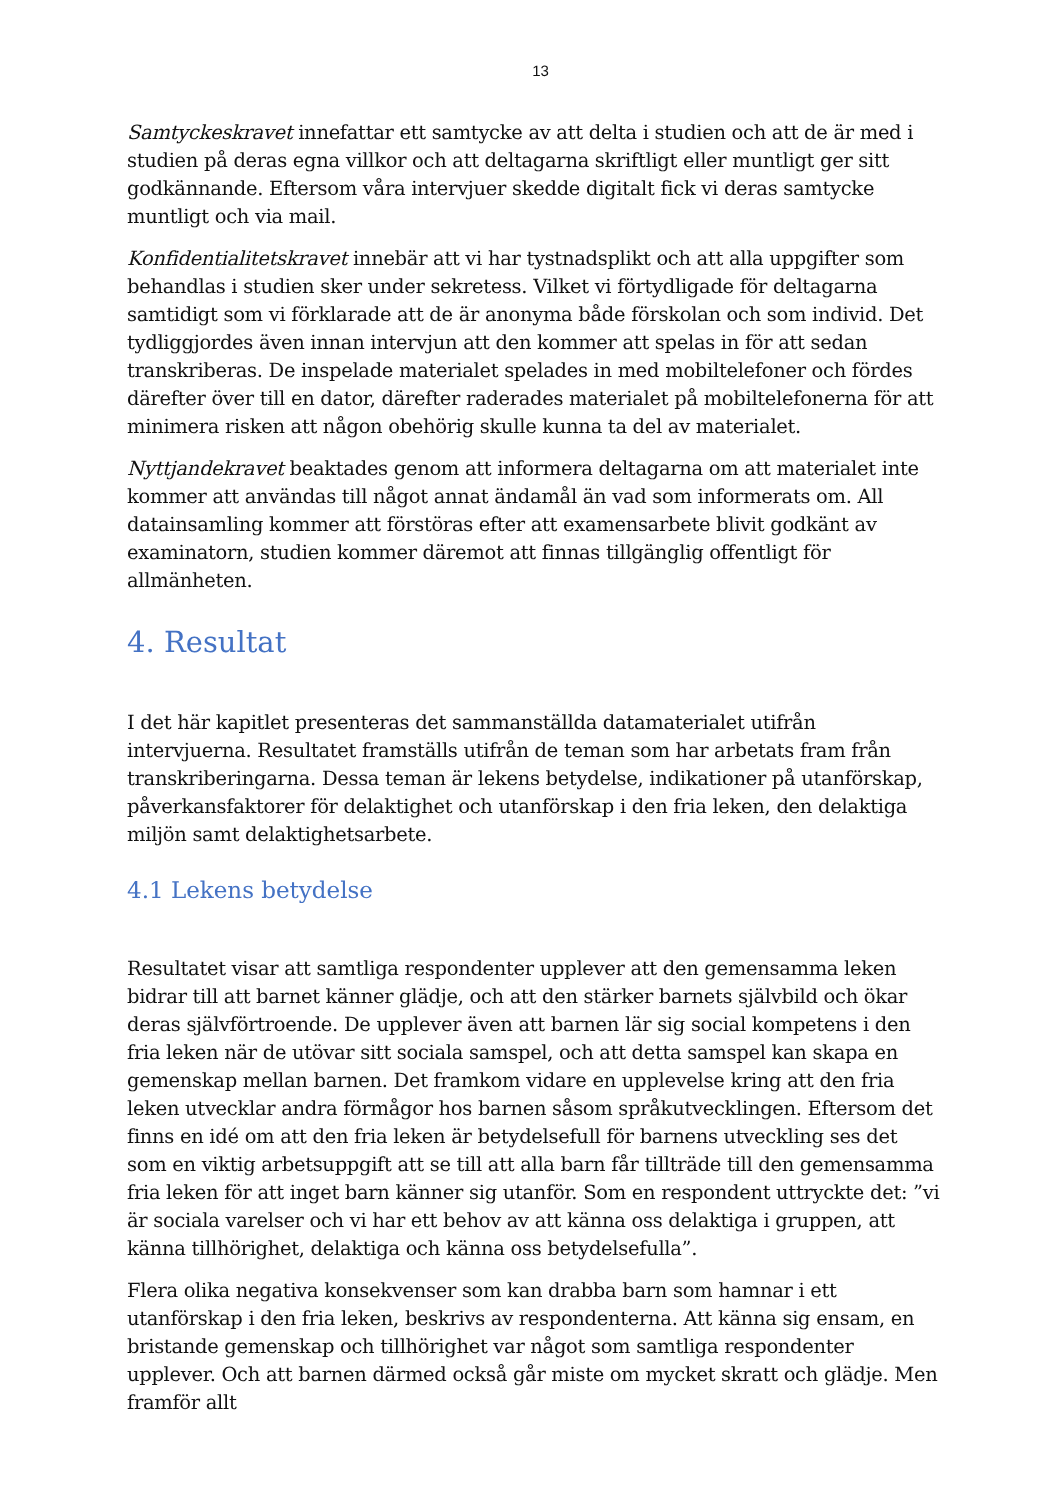13
Samtyckeskravet innefattar ett samtycke av att delta i studien och att de är med i studien på deras egna villkor och att deltagarna skriftligt eller muntligt ger sitt godkännande. Eftersom våra intervjuer skedde digitalt fick vi deras samtycke muntligt och via mail.
Konfidentialitetskravet innebär att vi har tystnadsplikt och att alla uppgifter som behandlas i studien sker under sekretess. Vilket vi förtydligade för deltagarna samtidigt som vi förklarade att de är anonyma både förskolan och som individ. Det tydliggjordes även innan intervjun att den kommer att spelas in för att sedan transkriberas. De inspelade materialet spelades in med mobiltelefoner och fördes därefter över till en dator, därefter raderades materialet på mobiltelefonerna för att minimera risken att någon obehörig skulle kunna ta del av materialet.
Nyttjandekravet beaktades genom att informera deltagarna om att materialet inte kommer att användas till något annat ändamål än vad som informerats om. All datainsamling kommer att förstöras efter att examensarbete blivit godkänt av examinatorn, studien kommer däremot att finnas tillgänglig offentligt för allmänheten.
4. Resultat
I det här kapitlet presenteras det sammanställda datamaterialet utifrån intervjuerna. Resultatet framställs utifrån de teman som har arbetats fram från transkriberingarna. Dessa teman är lekens betydelse, indikationer på utanförskap, påverkansfaktorer för delaktighet och utanförskap i den fria leken, den delaktiga miljön samt delaktighetsarbete.
4.1 Lekens betydelse
Resultatet visar att samtliga respondenter upplever att den gemensamma leken bidrar till att barnet känner glädje, och att den stärker barnets självbild och ökar deras självförtroende. De upplever även att barnen lär sig social kompetens i den fria leken när de utövar sitt sociala samspel, och att detta samspel kan skapa en gemenskap mellan barnen. Det framkom vidare en upplevelse kring att den fria leken utvecklar andra förmågor hos barnen såsom språkutvecklingen. Eftersom det finns en idé om att den fria leken är betydelsefull för barnens utveckling ses det som en viktig arbetsuppgift att se till att alla barn får tillträde till den gemensamma fria leken för att inget barn känner sig utanför. Som en respondent uttryckte det: ”vi är sociala varelser och vi har ett behov av att känna oss delaktiga i gruppen, att känna tillhörighet, delaktiga och känna oss betydelsefulla”.
Flera olika negativa konsekvenser som kan drabba barn som hamnar i ett utanförskap i den fria leken, beskrivs av respondenterna. Att känna sig ensam, en bristande gemenskap och tillhörighet var något som samtliga respondenter upplever. Och att barnen därmed också går miste om mycket skratt och glädje. Men framför allt